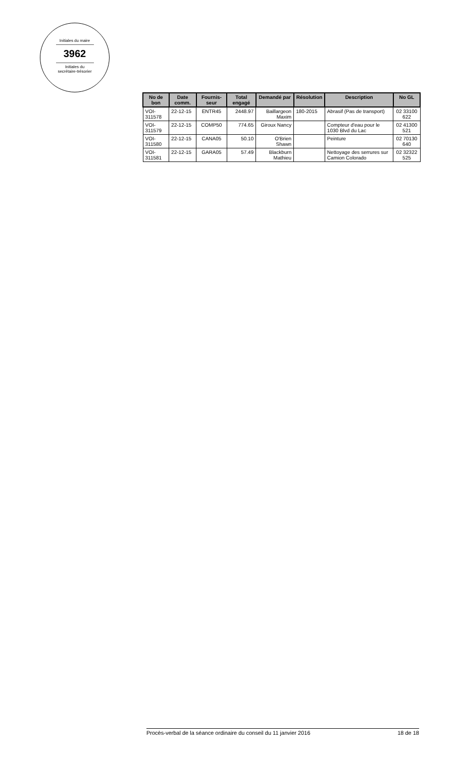Initiales du maire
3962
Initiales du
secrétaire-trésorier
| No de bon | Date comm. | Fournis-seur | Total engagé | Demandé par | Résolution | Description | No GL |
| --- | --- | --- | --- | --- | --- | --- | --- |
| VOI-311578 | 22-12-15 | ENTR45 | 2448.97 | Baillargeon Maxim | 180-2015 | Abrasif (Pas de transport) | 02 33100 622 |
| VOI-311579 | 22-12-15 | COMP50 | 774.65 | Giroux Nancy | | Compteur d'eau pour le 1030 Blvd du Lac | 02 41300 521 |
| VOI-311580 | 22-12-15 | CANA05 | 50.10 | O'Brien Shawn | | Peinture | 02 70130 640 |
| VOI-311581 | 22-12-15 | GARA05 | 57.49 | Blackburn Mathieu | | Nettoyage des serrures sur Camion Colorado | 02 32322 525 |
Procès-verbal de la séance ordinaire du conseil du 11 janvier 2016 18 de 18